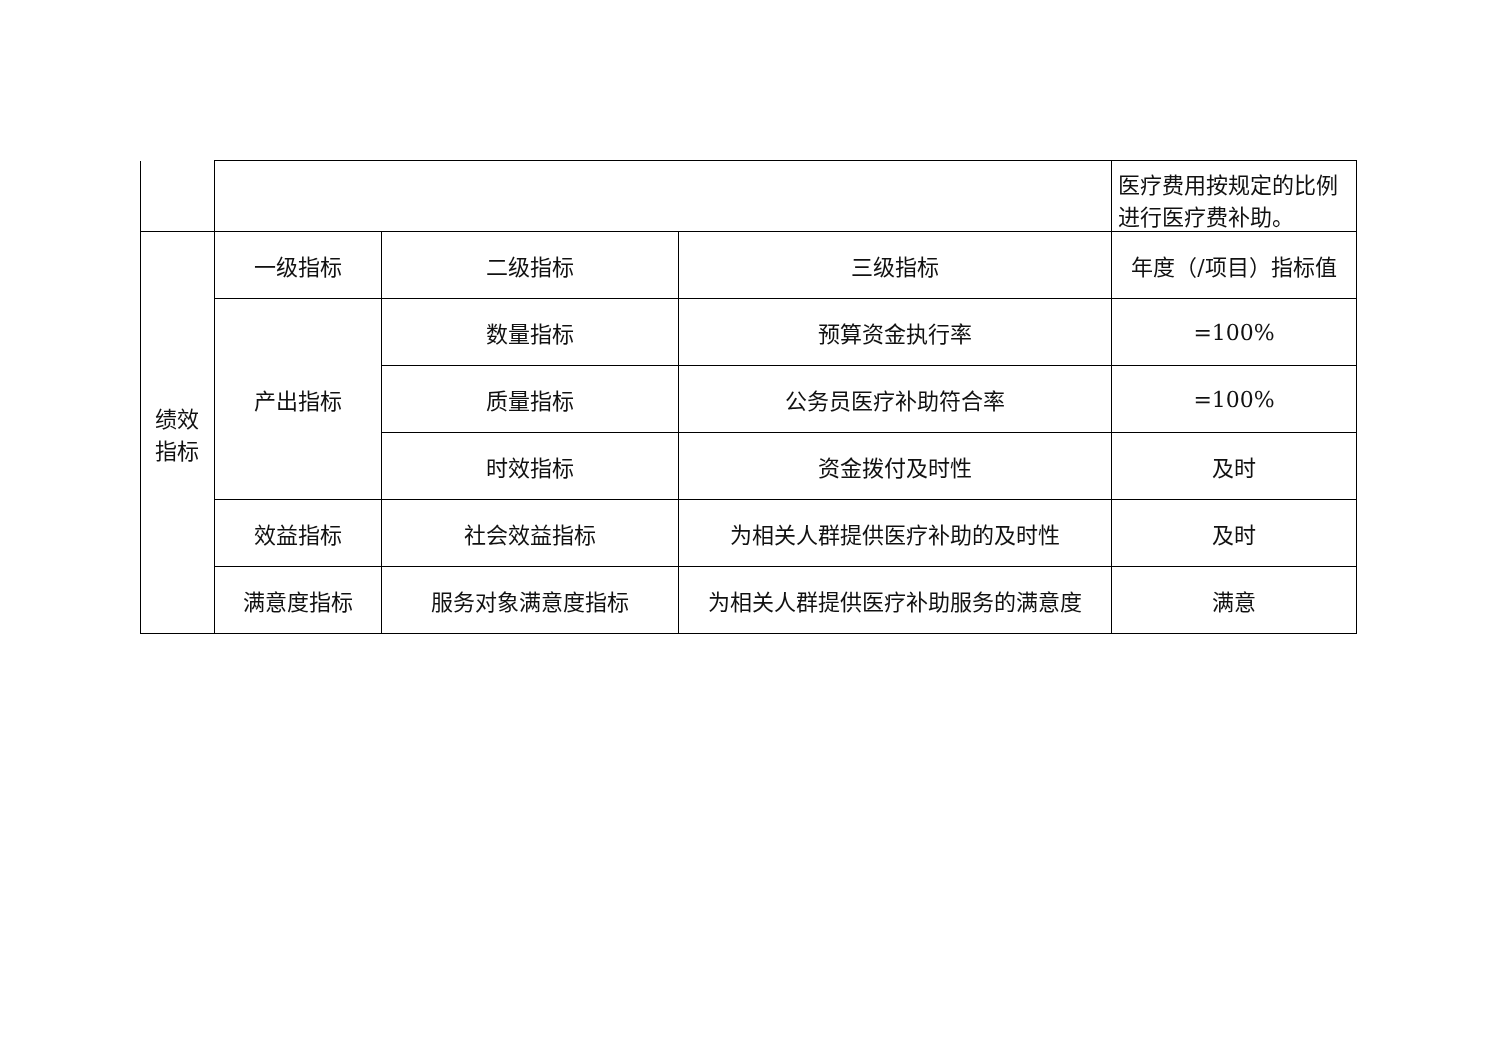| | | | | 医疗费用按规定的比例进行医疗费补助。 |
| 绩效 指标 | 一级指标 | 二级指标 | 三级指标 | 年度（/项目）指标值 |
| | 产出指标 | 数量指标 | 预算资金执行率 | =100% |
| | | 质量指标 | 公务员医疗补助符合率 | =100% |
| | | 时效指标 | 资金拨付及时性 | 及时 |
| | 效益指标 | 社会效益指标 | 为相关人群提供医疗补助的及时性 | 及时 |
| | 满意度指标 | 服务对象满意度指标 | 为相关人群提供医疗补助服务的满意度 | 满意 |